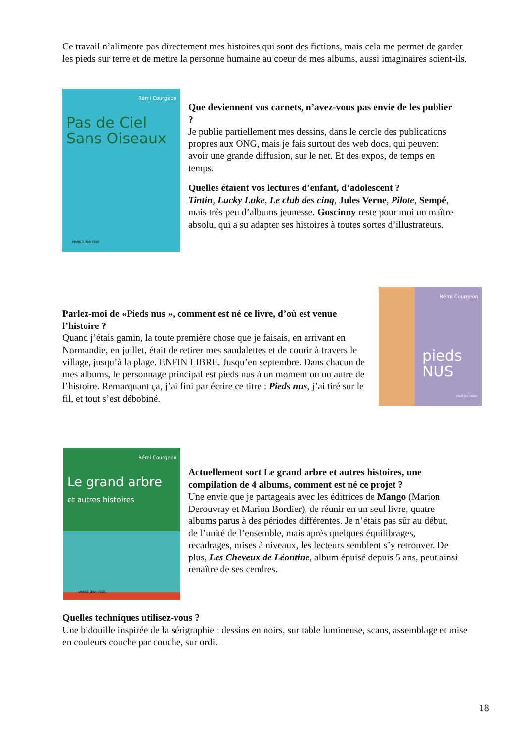Ce travail n’alimente pas directement mes histoires qui sont des fictions, mais cela me permet de garder les pieds sur terre et de mettre la personne humaine au coeur de mes albums, aussi imaginaires soient-ils.
Rémi Courgeon
Pas de Ciel Sans Oiseaux
MANGO JEUNESSE
Que deviennent vos carnets, n’avez-vous pas envie de les publier ?
Je publie partiellement mes dessins, dans le cercle des publications propres aux ONG, mais je fais surtout des web docs, qui peuvent avoir une grande diffusion, sur le net. Et des expos, de temps en temps.
Quelles étaient vos lectures d’enfant, d’adolescent ?
Tintin, Lucky Luke, Le club des cinq, Jules Verne, Pilote, Sempé, mais très peu d’albums jeunesse. Goscinny reste pour moi un maître absolu, qui a su adapter ses histoires à toutes sortes d’illustrateurs.
Parlez-moi de «Pieds nus », comment est né ce livre, d’où est venue l’histoire ?
Quand j’étais gamin, la toute première chose que je faisais, en arrivant en Normandie, en juillet, était de retirer mes sandalettes et de courir à travers le village, jusqu’à la plage. ENFIN LIBRE. Jusqu’en septembre. Dans chacun de mes albums, le personnage principal est pieds nus à un moment ou un autre de l’histoire. Remarquant ça, j’ai fini par écrire ce titre : Pieds nus, j’ai tiré sur le fil, et tout s’est débobiné.
Rémi Courgeon
pieds NUS
seuil jeunesse
Rémi Courgeon
Le grand arbre
et autres histoires
MANGO JEUNESSE
Actuellement sort Le grand arbre et autres histoires, une compilation de 4 albums, comment est né ce projet ?
Une envie que je partageais avec les éditrices de Mango (Marion Derouvray et Marion Bordier), de réunir en un seul livre, quatre albums parus à des périodes différentes. Je n’étais pas sûr au début, de l’unité de l’ensemble, mais après quelques équilibrages, recadrages, mises à niveaux, les lecteurs semblent s’y retrouver. De plus, Les Cheveux de Léontine, album épuisé depuis 5 ans, peut ainsi renaître de ses cendres.
Quelles techniques utilisez-vous ?
Une bidouille inspirée de la sérigraphie : dessins en noirs, sur table lumineuse, scans, assemblage et mise en couleurs couche par couche, sur ordi.
18